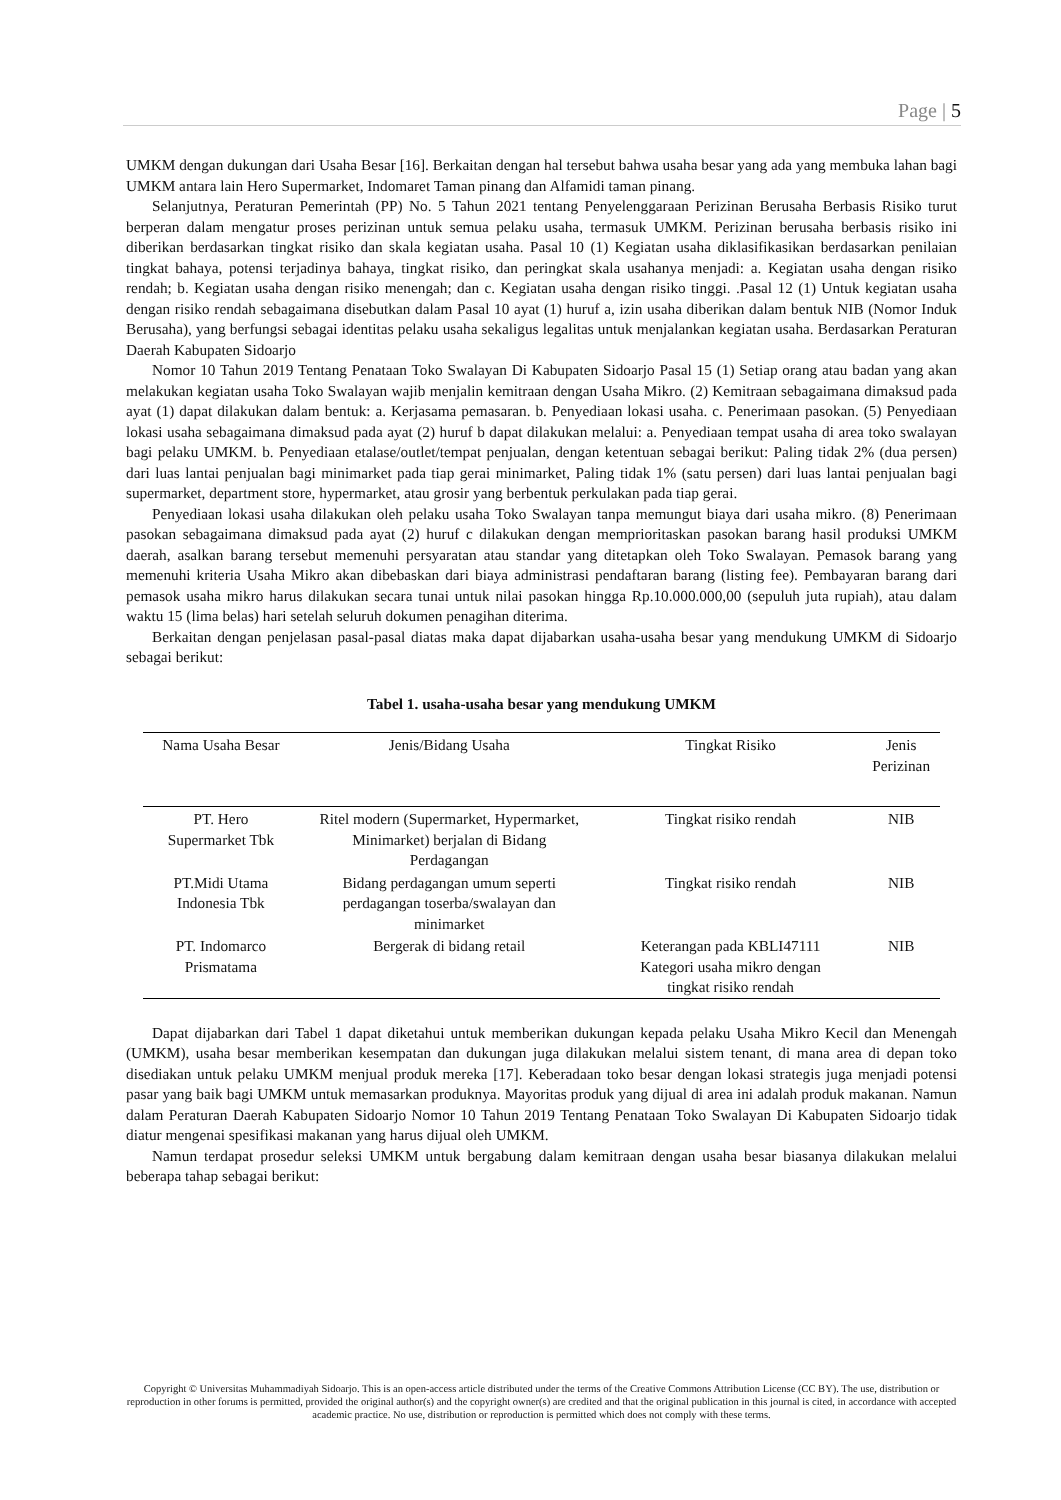Page | 5
UMKM dengan dukungan dari Usaha Besar [16]. Berkaitan dengan hal tersebut bahwa usaha besar yang ada yang membuka lahan bagi UMKM antara lain Hero Supermarket, Indomaret Taman pinang dan Alfamidi taman pinang.
Selanjutnya, Peraturan Pemerintah (PP) No. 5 Tahun 2021 tentang Penyelenggaraan Perizinan Berusaha Berbasis Risiko turut berperan dalam mengatur proses perizinan untuk semua pelaku usaha, termasuk UMKM. Perizinan berusaha berbasis risiko ini diberikan berdasarkan tingkat risiko dan skala kegiatan usaha. Pasal 10 (1) Kegiatan usaha diklasifikasikan berdasarkan penilaian tingkat bahaya, potensi terjadinya bahaya, tingkat risiko, dan peringkat skala usahanya menjadi: a. Kegiatan usaha dengan risiko rendah; b. Kegiatan usaha dengan risiko menengah; dan c. Kegiatan usaha dengan risiko tinggi. .Pasal 12 (1) Untuk kegiatan usaha dengan risiko rendah sebagaimana disebutkan dalam Pasal 10 ayat (1) huruf a, izin usaha diberikan dalam bentuk NIB (Nomor Induk Berusaha), yang berfungsi sebagai identitas pelaku usaha sekaligus legalitas untuk menjalankan kegiatan usaha. Berdasarkan Peraturan Daerah Kabupaten Sidoarjo
Nomor 10 Tahun 2019 Tentang Penataan Toko Swalayan Di Kabupaten Sidoarjo Pasal 15 (1) Setiap orang atau badan yang akan melakukan kegiatan usaha Toko Swalayan wajib menjalin kemitraan dengan Usaha Mikro. (2) Kemitraan sebagaimana dimaksud pada ayat (1) dapat dilakukan dalam bentuk: a. Kerjasama pemasaran. b. Penyediaan lokasi usaha. c. Penerimaan pasokan. (5) Penyediaan lokasi usaha sebagaimana dimaksud pada ayat (2) huruf b dapat dilakukan melalui: a. Penyediaan tempat usaha di area toko swalayan bagi pelaku UMKM. b. Penyediaan etalase/outlet/tempat penjualan, dengan ketentuan sebagai berikut: Paling tidak 2% (dua persen) dari luas lantai penjualan bagi minimarket pada tiap gerai minimarket, Paling tidak 1% (satu persen) dari luas lantai penjualan bagi supermarket, department store, hypermarket, atau grosir yang berbentuk perkulakan pada tiap gerai.
Penyediaan lokasi usaha dilakukan oleh pelaku usaha Toko Swalayan tanpa memungut biaya dari usaha mikro. (8) Penerimaan pasokan sebagaimana dimaksud pada ayat (2) huruf c dilakukan dengan memprioritaskan pasokan barang hasil produksi UMKM daerah, asalkan barang tersebut memenuhi persyaratan atau standar yang ditetapkan oleh Toko Swalayan. Pemasok barang yang memenuhi kriteria Usaha Mikro akan dibebaskan dari biaya administrasi pendaftaran barang (listing fee). Pembayaran barang dari pemasok usaha mikro harus dilakukan secara tunai untuk nilai pasokan hingga Rp.10.000.000,00 (sepuluh juta rupiah), atau dalam waktu 15 (lima belas) hari setelah seluruh dokumen penagihan diterima.
Berkaitan dengan penjelasan pasal-pasal diatas maka dapat dijabarkan usaha-usaha besar yang mendukung UMKM di Sidoarjo sebagai berikut:
Tabel 1. usaha-usaha besar yang mendukung UMKM
| Nama Usaha Besar | Jenis/Bidang Usaha | Tingkat Risiko | Jenis Perizinan |
| --- | --- | --- | --- |
| PT. Hero Supermarket Tbk | Ritel modern (Supermarket, Hypermarket, Minimarket) berjalan di Bidang Perdagangan | Tingkat risiko rendah | NIB |
| PT.Midi Utama Indonesia Tbk | Bidang perdagangan umum seperti perdagangan toserba/swalayan dan minimarket | Tingkat risiko rendah | NIB |
| PT. Indomarco Prismatama | Bergerak di bidang retail | Keterangan pada KBLI47111 Kategori usaha mikro dengan tingkat risiko rendah | NIB |
Dapat dijabarkan dari Tabel 1 dapat diketahui untuk memberikan dukungan kepada pelaku Usaha Mikro Kecil dan Menengah (UMKM), usaha besar memberikan kesempatan dan dukungan juga dilakukan melalui sistem tenant, di mana area di depan toko disediakan untuk pelaku UMKM menjual produk mereka [17]. Keberadaan toko besar dengan lokasi strategis juga menjadi potensi pasar yang baik bagi UMKM untuk memasarkan produknya. Mayoritas produk yang dijual di area ini adalah produk makanan. Namun dalam Peraturan Daerah Kabupaten Sidoarjo Nomor 10 Tahun 2019 Tentang Penataan Toko Swalayan Di Kabupaten Sidoarjo tidak diatur mengenai spesifikasi makanan yang harus dijual oleh UMKM.
Namun terdapat prosedur seleksi UMKM untuk bergabung dalam kemitraan dengan usaha besar biasanya dilakukan melalui beberapa tahap sebagai berikut:
Copyright © Universitas Muhammadiyah Sidoarjo. This is an open-access article distributed under the terms of the Creative Commons Attribution License (CC BY). The use, distribution or reproduction in other forums is permitted, provided the original author(s) and the copyright owner(s) are credited and that the original publication in this journal is cited, in accordance with accepted academic practice. No use, distribution or reproduction is permitted which does not comply with these terms.